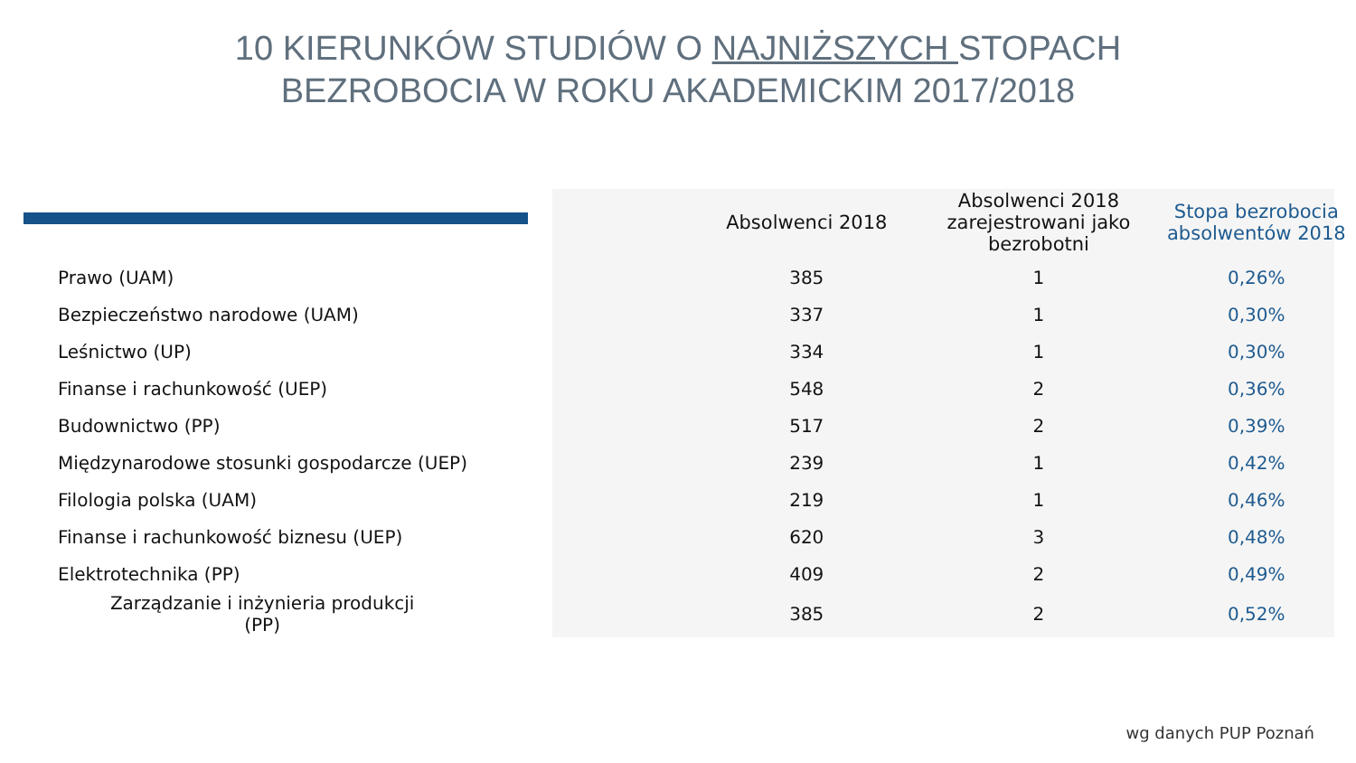10 KIERUNKÓW STUDIÓW O NAJNIŻSZYCH STOPACH
BEZROBOCIA W ROKU AKADEMICKIM 2017/2018
| | Absolwenci 2018 | Absolwenci 2018 zarejestrowani jako bezrobotni | Stopa bezrobocia absolwentów 2018 |
| --- | --- | --- | --- |
| Prawo (UAM) | 385 | 1 | 0,26% |
| Bezpieczeństwo narodowe (UAM) | 337 | 1 | 0,30% |
| Leśnictwo (UP) | 334 | 1 | 0,30% |
| Finanse i rachunkowość (UEP) | 548 | 2 | 0,36% |
| Budownictwo (PP) | 517 | 2 | 0,39% |
| Międzynarodowe stosunki gospodarcze (UEP) | 239 | 1 | 0,42% |
| Filologia polska (UAM) | 219 | 1 | 0,46% |
| Finanse i rachunkowość biznesu (UEP) | 620 | 3 | 0,48% |
| Elektrotechnika (PP) | 409 | 2 | 0,49% |
| Zarządzanie i inżynieria produkcji (PP) | 385 | 2 | 0,52% |
wg danych PUP Poznań